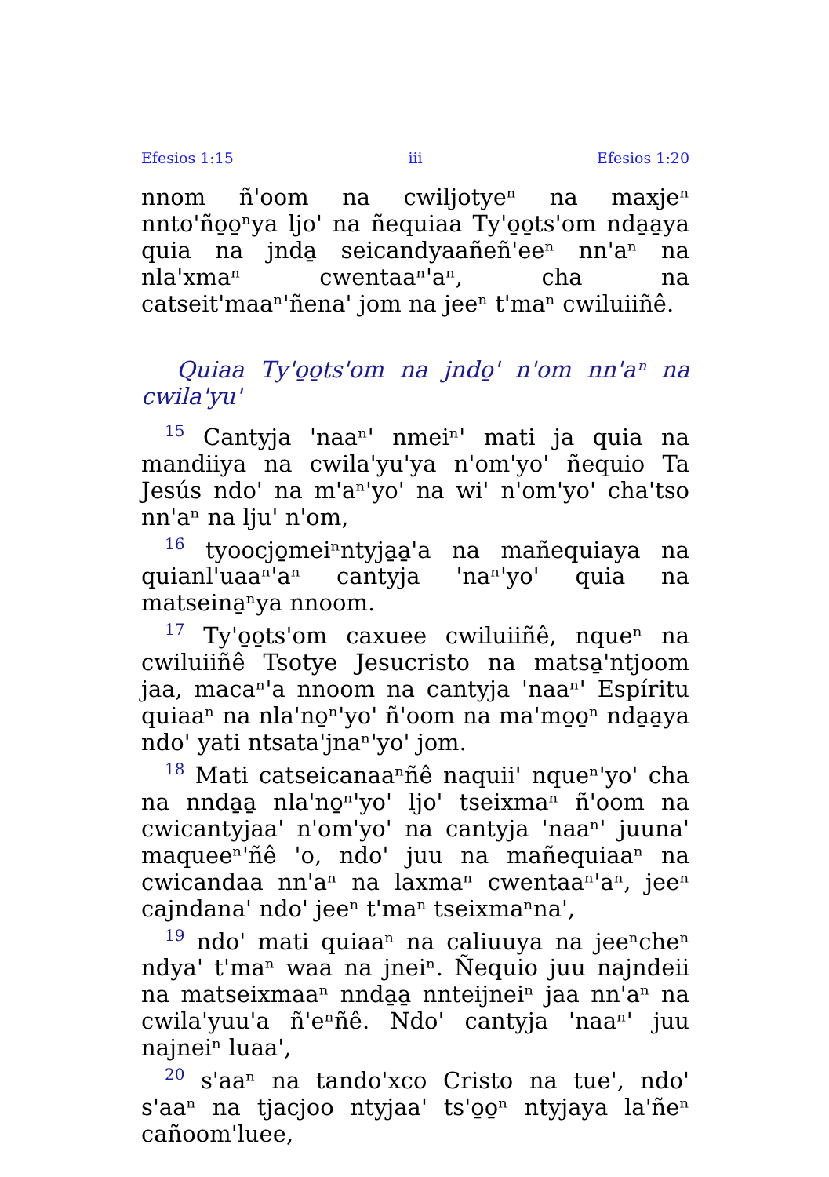Efesios 1:15 iii Efesios 1:20
nnom ñ'oom na cwiljotyeⁿ na maxjeⁿ nnto'ño̱o̱ⁿya ljo' na ñequiaa Ty'o̱o̱ts'om nda̱a̱ya quia na jnda̱ seicandyaañeñ'eeⁿ nn'aⁿ na nla'xmaⁿ cwentaaⁿ'aⁿ, cha na catseit'maaⁿ'ñena' jom na jeeⁿ t'maⁿ cwiluiiñê.
Quiaa Ty'o̱o̱ts'om na jndo̱' n'om nn'aⁿ na cwila'yu'
<sup>15</sup> Cantyja 'naaⁿ' nmeiⁿ' mati ja quia na mandiiya na cwila'yu'ya n'om'yo' ñequio Ta Jesús ndo' na m'aⁿ'yo' na wi' n'om'yo' cha'tso nn'aⁿ na lju' n'om,
<sup>16</sup> tyoocjo̱meiⁿntyja̱a̱'a na mañequiaya na quianl'uaaⁿ'aⁿ cantyja 'naⁿ'yo' quia na matseina̱ⁿya nnoom.
<sup>17</sup> Ty'o̱o̱ts'om caxuee cwiluiiñê, nqueⁿ na cwiluiiñê Tsotye Jesucristo na matsa̱'ntjoom jaa, macaⁿ'a nnoom na cantyja 'naaⁿ' Espíritu quiaaⁿ na nla'no̱ⁿ'yo' ñ'oom na ma'mo̱o̱ⁿ nda̱a̱ya ndo' yati ntsata'jnaⁿ'yo' jom.
<sup>18</sup> Mati catseicanaaⁿñê naquii' nqueⁿ'yo' cha na nnda̱a̱ nla'no̱ⁿ'yo' ljo' tseixmaⁿ ñ'oom na cwicantyjaa' n'om'yo' na cantyja 'naaⁿ' juuna' maqueeⁿ'ñê 'o, ndo' juu na mañequiaaⁿ na cwicandaa nn'aⁿ na laxmaⁿ cwentaaⁿ'aⁿ, jeeⁿ cajndana' ndo' jeeⁿ t'maⁿ tseixmaⁿna',
<sup>19</sup> ndo' mati quiaaⁿ na caliuuya na jeeⁿcheⁿ ndya' t'maⁿ waa na jneiⁿ. Ñequio juu najndeii na matseixmaaⁿ nnda̱a̱ nnteijneiⁿ jaa nn'aⁿ na cwila'yuu'a ñ'eⁿñê. Ndo' cantyja 'naaⁿ' juu najneiⁿ luaa',
<sup>20</sup> s'aaⁿ na tando'xco Cristo na tue', ndo' s'aaⁿ na tjacjoo ntyjaa' ts'o̱o̱ⁿ ntyjaya la'ñeⁿ cañoom'luee,